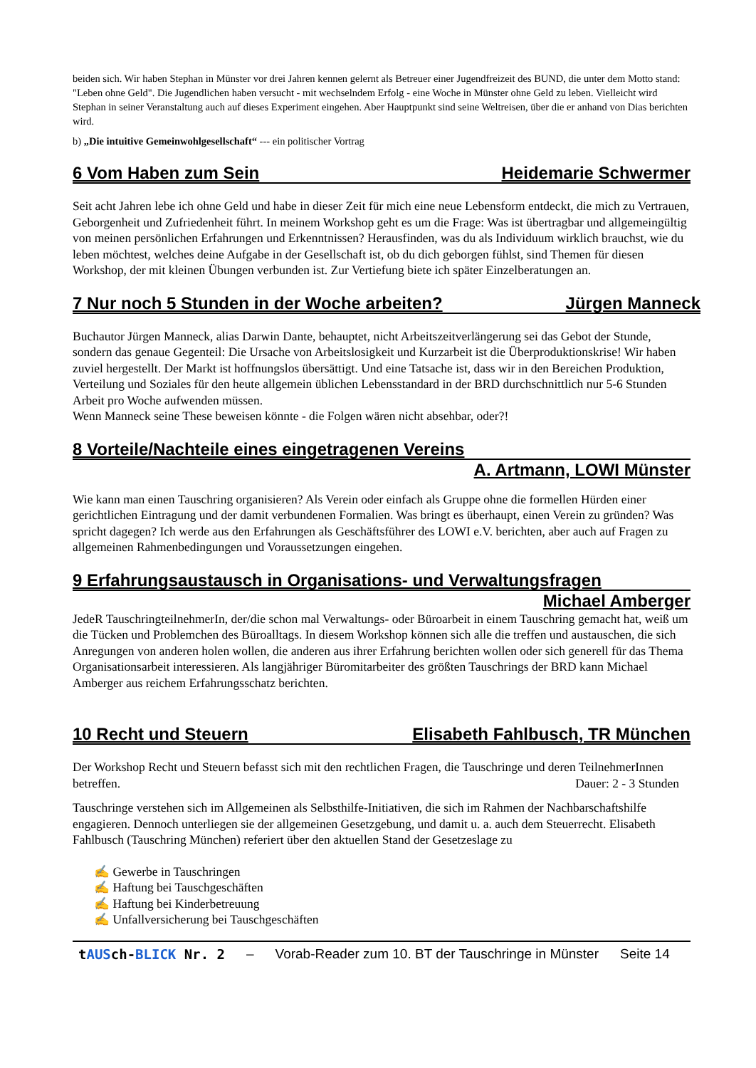beiden sich. Wir haben Stephan in Münster vor drei Jahren kennen gelernt als Betreuer einer Jugendfreizeit des BUND, die unter dem Motto stand: "Leben ohne Geld". Die Jugendlichen haben versucht - mit wechselndem Erfolg - eine Woche in Münster ohne Geld zu leben. Vielleicht wird Stephan in seiner Veranstaltung auch auf dieses Experiment eingehen. Aber Hauptpunkt sind seine Weltreisen, über die er anhand von Dias berichten wird.
b) „Die intuitive Gemeinwohlgesellschaft“ --- ein politischer Vortrag
6 Vom Haben zum Sein Heidemarie Schwermer
Seit acht Jahren lebe ich ohne Geld und habe in dieser Zeit für mich eine neue Lebensform entdeckt, die mich zu Vertrauen, Geborgenheit und Zufriedenheit führt. In meinem Workshop geht es um die Frage: Was ist übertragbar und allgemeingültig von meinen persönlichen Erfahrungen und Erkenntnissen? Herausfinden, was du als Individuum wirklich brauchst, wie du leben möchtest, welches deine Aufgabe in der Gesellschaft ist, ob du dich geborgen fühlst, sind Themen für diesen Workshop, der mit kleinen Übungen verbunden ist. Zur Vertiefung biete ich später Einzelberatungen an.
7 Nur noch 5 Stunden in der Woche arbeiten? Jürgen Manneck
Buchautor Jürgen Manneck, alias Darwin Dante, behauptet, nicht Arbeitszeitverlängerung sei das Gebot der Stunde, sondern das genaue Gegenteil: Die Ursache von Arbeitslosigkeit und Kurzarbeit ist die Überproduktionskrise! Wir haben zuviel hergestellt. Der Markt ist hoffnungslos übersättigt. Und eine Tatsache ist, dass wir in den Bereichen Produktion, Verteilung und Soziales für den heute allgemein üblichen Lebensstandard in der BRD durchschnittlich nur 5-6 Stunden Arbeit pro Woche aufwenden müssen.
Wenn Manneck seine These beweisen könnte - die Folgen wären nicht absehbar, oder?!
8 Vorteile/Nachteile eines eingetragenen Vereins
A. Artmann, LOWI Münster
Wie kann man einen Tauschring organisieren? Als Verein oder einfach als Gruppe ohne die formellen Hürden einer gerichtlichen Eintragung und der damit verbundenen Formalien. Was bringt es überhaupt, einen Verein zu gründen? Was spricht dagegen? Ich werde aus den Erfahrungen als Geschäftsführer des LOWI e.V. berichten, aber auch auf Fragen zu allgemeinen Rahmenbedingungen und Voraussetzungen eingehen.
9 Erfahrungsaustausch in Organisations- und Verwaltungsfragen
Michael Amberger
JedeR TauschringteilnehmerIn, der/die schon mal Verwaltungs- oder Büroarbeit in einem Tauschring gemacht hat, weiß um die Tücken und Problemchen des Büroalltags. In diesem Workshop können sich alle die treffen und austauschen, die sich Anregungen von anderen holen wollen, die anderen aus ihrer Erfahrung berichten wollen oder sich generell für das Thema Organisationsarbeit interessieren. Als langjähriger Büromitarbeiter des größten Tauschrings der BRD kann Michael Amberger aus reichem Erfahrungsschatz berichten.
10 Recht und Steuern Elisabeth Fahlbusch, TR München
Der Workshop Recht und Steuern befasst sich mit den rechtlichen Fragen, die Tauschringe und deren TeilnehmerInnen betreffen. Dauer: 2 - 3 Stunden
Tauschringe verstehen sich im Allgemeinen als Selbsthilfe-Initiativen, die sich im Rahmen der Nachbarschaftshilfe engagieren. Dennoch unterliegen sie der allgemeinen Gesetzgebung, und damit u. a. auch dem Steuerrecht. Elisabeth Fahlbusch (Tauschring München) referiert über den aktuellen Stand der Gesetzeslage zu
✍ Gewerbe in Tauschringen
✍ Haftung bei Tauschgeschäften
✍ Haftung bei Kinderbetreuung
✍ Unfallversicherung bei Tauschgeschäften
tAUSch-BLICK Nr. 2 – Vorab-Reader zum 10. BT der Tauschringe in Münster Seite 14